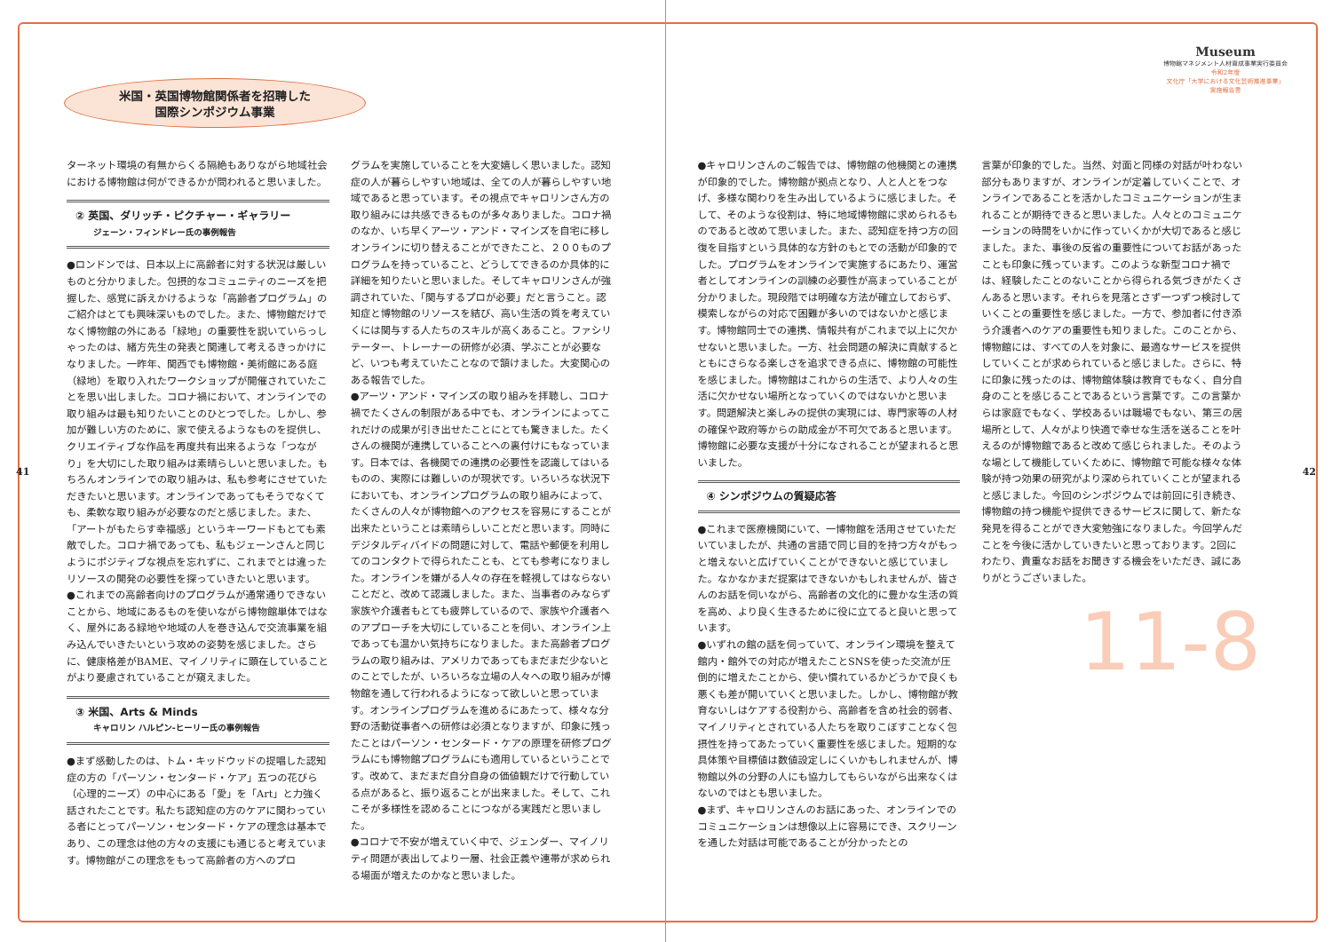米国・英国博物館関係者を招聘した
国際シンポジウム事業
Museum
博物館マネジメント人材育成事業実行委員会
令和2年度
文化庁「大学における文化芸術推進事業」
実施報告書
41 42
ターネット環境の有無からくる隔絶もありながら地域社会における博物館は何ができるかが問われると思いました。
② 英国、ダリッチ・ピクチャー・ギャラリー
ジェーン・フィンドレー氏の事例報告
●ロンドンでは、日本以上に高齢者に対する状況は厳しいものと分かりました。包摂的なコミュニティのニーズを把握した、感覚に訴えかけるような「高齢者プログラム」のご紹介はとても興味深いものでした。また、博物館だけでなく博物館の外にある「緑地」の重要性を説いていらっしゃったのは、緒方先生の発表と関連して考えるきっかけになりました。一昨年、関西でも博物館・美術館にある庭（緑地）を取り入れたワークショップが開催されていたことを思い出しました。コロナ禍において、オンラインでの取り組みは最も知りたいことのひとつでした。しかし、参加が難しい方のために、家で使えるようなものを提供し、クリエイティブな作品を再度共有出来るような「つながり」を大切にした取り組みは素晴らしいと思いました。もちろんオンラインでの取り組みは、私も参考にさせていただきたいと思います。オンラインであってもそうでなくても、柔軟な取り組みが必要なのだと感じました。また、「アートがもたらす幸福感」というキーワードもとても素敵でした。コロナ禍であっても、私もジェーンさんと同じようにポジティブな視点を忘れずに、これまでとは違ったリソースの開発の必要性を探っていきたいと思います。
●これまでの高齢者向けのプログラムが通常通りできないことから、地域にあるものを使いながら博物館単体ではなく、屋外にある緑地や地域の人を巻き込んで交流事業を組み込んでいきたいという攻めの姿勢を感じました。さらに、健康格差がBAME、マイノリティに顕在していることがより憂慮されていることが窺えました。
③ 米国、Arts & Minds
キャロリン ハルピン-ヒーリー氏の事例報告
●まず感動したのは、トム・キッドウッドの提唱した認知症の方の「パーソン・センタード・ケア」五つの花びら（心理的ニーズ）の中心にある「愛」を「Art」と力強く話されたことです。私たち認知症の方のケアに関わっている者にとってパーソン・センタード・ケアの理念は基本であり、この理念は他の方々の支援にも通じると考えています。博物館がこの理念をもって高齢者の方へのプロ
グラムを実施していることを大変嬉しく思いました。認知症の人が暮らしやすい地域は、全ての人が暮らしやすい地域であると思っています。その視点でキャロリンさん方の取り組みには共感できるものが多々ありました。コロナ禍のなか、いち早くアーツ・アンド・マインズを自宅に移しオンラインに切り替えることができたこと、２００ものプログラムを持っていること、どうしてできるのか具体的に詳細を知りたいと思いました。そしてキャロリンさんが強調されていた、「関与するプロが必要」だと言うこと。認知症と博物館のリソースを結び、高い生活の質を考えていくには関与する人たちのスキルが高くあること。ファシリテーター、トレーナーの研修が必須、学ぶことが必要など、いつも考えていたことなので頷けました。大変関心のある報告でした。
●アーツ・アンド・マインズの取り組みを拝聴し、コロナ禍でたくさんの制限がある中でも、オンラインによってこれだけの成果が引き出せたことにとても驚きました。たくさんの機関が連携していることへの裏付けにもなっています。日本では、各機関での連携の必要性を認識してはいるものの、実際には難しいのが現状です。いろいろな状況下においても、オンラインプログラムの取り組みによって、たくさんの人々が博物館へのアクセスを容易にすることが出来たということは素晴らしいことだと思います。同時にデジタルディバイドの問題に対して、電話や郵便を利用してのコンタクトで得られたことも、とても参考になりました。オンラインを嫌がる人々の存在を軽視してはならないことだと、改めて認識しました。また、当事者のみならず家族や介護者もとても疲弊しているので、家族や介護者へのアプローチを大切にしていることを伺い、オンライン上であっても温かい気持ちになりました。また高齢者プログラムの取り組みは、アメリカであってもまだまだ少ないとのことでしたが、いろいろな立場の人々への取り組みが博物館を通して行われるようになって欲しいと思っています。オンラインプログラムを進めるにあたって、様々な分野の活動従事者への研修は必須となりますが、印象に残ったことはパーソン・センタード・ケアの原理を研修プログラムにも博物館プログラムにも適用しているということです。改めて、まだまだ自分自身の価値観だけで行動している点があると、振り返ることが出来ました。そして、これこそが多様性を認めることにつながる実践だと思いました。
●コロナで不安が増えていく中で、ジェンダー、マイノリティ問題が表出してより一層、社会正義や連帯が求められる場面が増えたのかなと思いました。
●キャロリンさんのご報告では、博物館の他機関との連携が印象的でした。博物館が拠点となり、人と人とをつなげ、多様な関わりを生み出しているように感じました。そして、そのような役割は、特に地域博物館に求められるものであると改めて思いました。また、認知症を持つ方の回復を目指すという具体的な方針のもとでの活動が印象的でした。プログラムをオンラインで実施するにあたり、運営者としてオンラインの訓練の必要性が高まっていることが分かりました。現段階では明確な方法が確立しておらず、模索しながらの対応で困難が多いのではないかと感じます。博物館同士での連携、情報共有がこれまで以上に欠かせないと思いました。一方、社会問題の解決に貢献するとともにさらなる楽しさを追求できる点に、博物館の可能性を感じました。博物館はこれからの生活で、より人々の生活に欠かせない場所となっていくのではないかと思います。問題解決と楽しみの提供の実現には、専門家等の人材の確保や政府等からの助成金が不可欠であると思います。博物館に必要な支援が十分になされることが望まれると思いました。
④ シンポジウムの質疑応答
●これまで医療機関にいて、一博物館を活用させていただいていましたが、共通の言語で同じ目的を持つ方々がもっと増えないと広げていくことができないと感じていました。なかなかまだ提案はできないかもしれませんが、皆さんのお話を伺いながら、高齢者の文化的に豊かな生活の質を高め、より良く生きるために役に立てると良いと思っています。
●いずれの館の話を伺っていて、オンライン環境を整えて館内・館外での対応が増えたことSNSを使った交流が圧倒的に増えたことから、使い慣れているかどうかで良くも悪くも差が開いていくと思いました。しかし、博物館が教育ないしはケアする役割から、高齢者を含め社会的弱者、マイノリティとされている人たちを取りこぼすことなく包摂性を持ってあたっていく重要性を感じました。短期的な具体策や目標値は数値設定しにくいかもしれませんが、博物館以外の分野の人にも協力してもらいながら出来なくはないのではとも思いました。
●まず、キャロリンさんのお話にあった、オンラインでのコミュニケーションは想像以上に容易にでき、スクリーンを通した対話は可能であることが分かったとの
言葉が印象的でした。当然、対面と同様の対話が叶わない部分もありますが、オンラインが定着していくことで、オンラインであることを活かしたコミュニケーションが生まれることが期待できると思いました。人々とのコミュニケーションの時間をいかに作っていくかが大切であると感じました。また、事後の反省の重要性についてお話があったことも印象に残っています。このような新型コロナ禍では、経験したことのないことから得られる気づきがたくさんあると思います。それらを見落とさず一つずつ検討していくことの重要性を感じました。一方で、参加者に付き添う介護者へのケアの重要性も知りました。このことから、博物館には、すべての人を対象に、最適なサービスを提供していくことが求められていると感じました。さらに、特に印象に残ったのは、博物館体験は教育でもなく、自分自身のことを感じることであるという言葉です。この言葉からは家庭でもなく、学校あるいは職場でもない、第三の居場所として、人々がより快適で幸せな生活を送ることを叶えるのが博物館であると改めて感じられました。そのような場として機能していくために、博物館で可能な様々な体験が持つ効果の研究がより深められていくことが望まれると感じました。今回のシンポジウムでは前回に引き続き、博物館の持つ機能や提供できるサービスに関して、新たな発見を得ることができ大変勉強になりました。今回学んだことを今後に活かしていきたいと思っております。2回にわたり、貴重なお話をお聞きする機会をいただき、誠にありがとうございました。
11-8